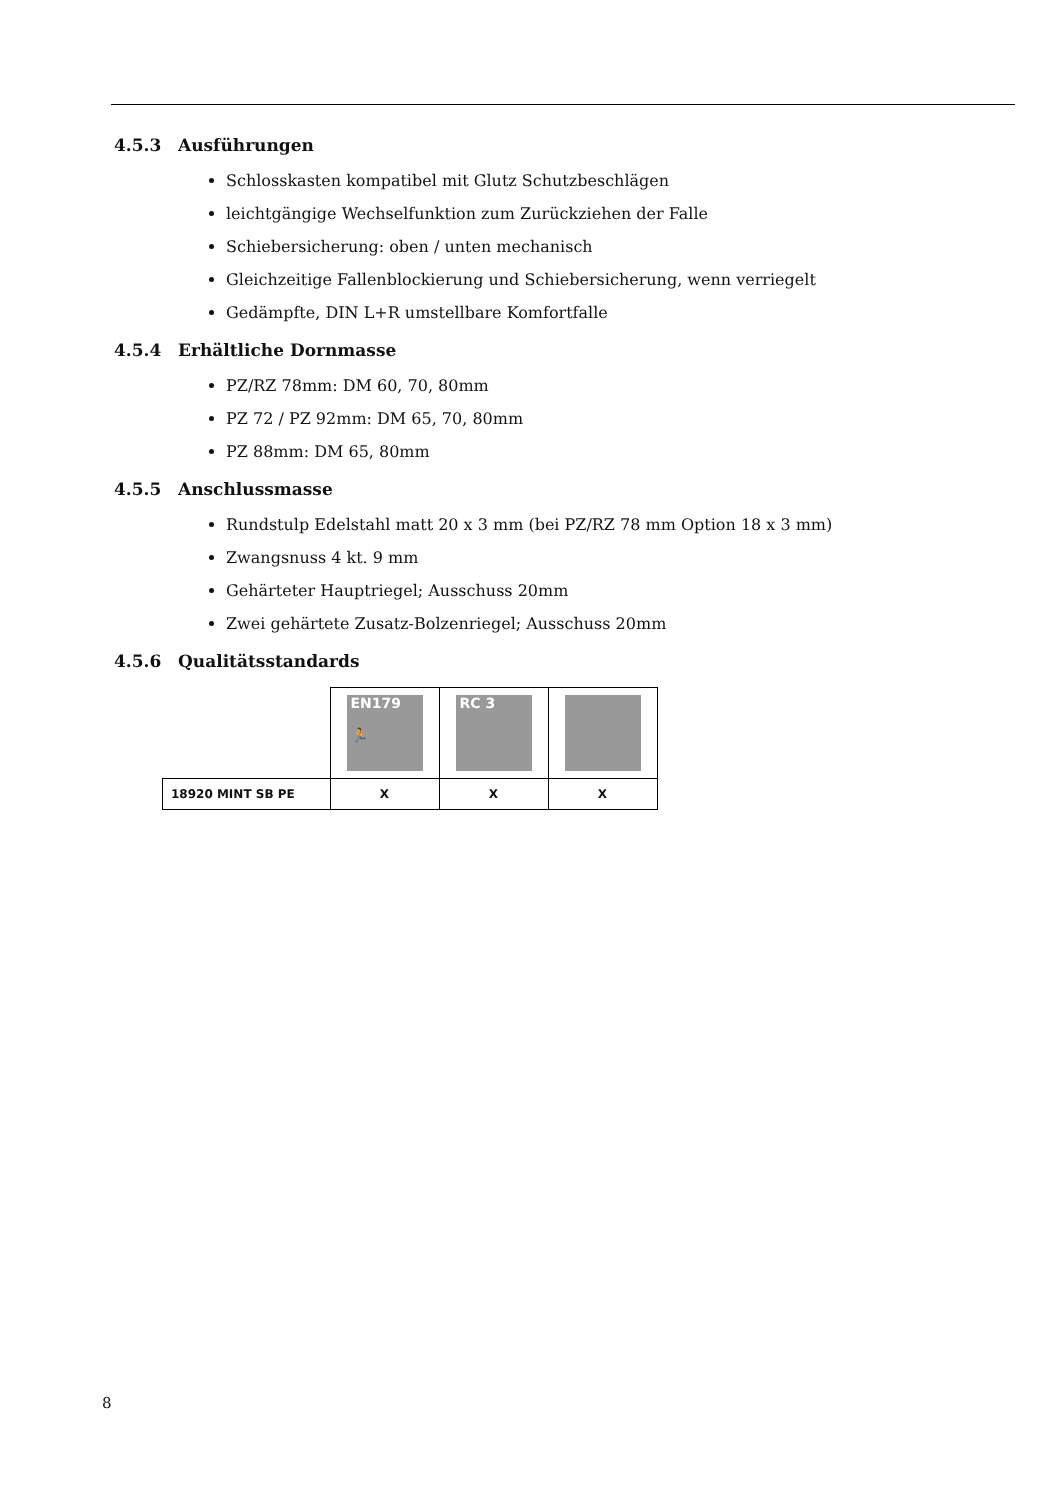4.5.3 Ausführungen
Schlosskasten kompatibel mit Glutz Schutzbeschlägen
leichtgängige Wechselfunktion zum Zurückziehen der Falle
Schiebersicherung: oben / unten mechanisch
Gleichzeitige Fallenblockierung und Schiebersicherung, wenn verriegelt
Gedämpfte, DIN L+R umstellbare Komfortfalle
4.5.4 Erhältliche Dornmasse
PZ/RZ 78mm: DM 60, 70, 80mm
PZ 72 / PZ 92mm: DM 65, 70, 80mm
PZ 88mm: DM 65, 80mm
4.5.5 Anschlussmasse
Rundstulp Edelstahl matt 20 x 3 mm (bei PZ/RZ 78 mm Option 18 x 3 mm)
Zwangsnuss 4 kt. 9 mm
Gehärteter Hauptriegel; Ausschuss 20mm
Zwei gehärtete Zusatz-Bolzenriegel; Ausschuss 20mm
4.5.6 Qualitätsstandards
| | EN179 🏃 | RC 3 | |
| 18920 MINT SB PE | X | X | X |
8